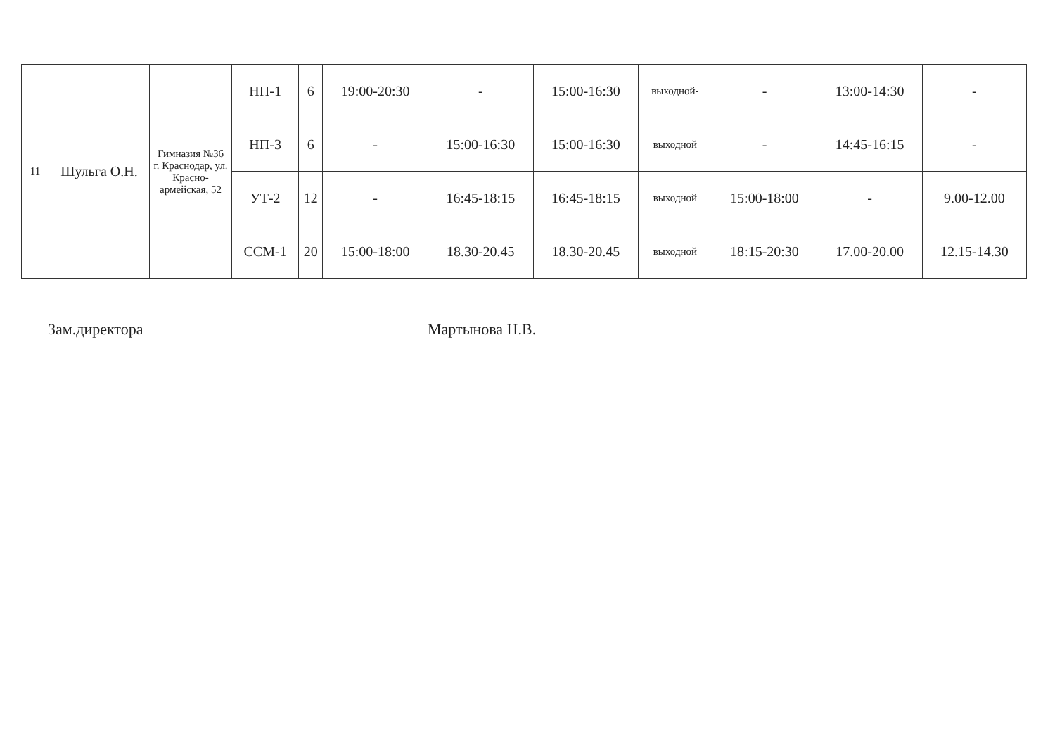| 11 | Шульга О.Н. | Гимназия №36 г. Краснодар, ул. Красно-армейская, 52 | НП-1 | 6 | 19:00-20:30 | - | 15:00-16:30 | выходной- | - | 13:00-14:30 | - |
| | | | НП-3 | 6 | - | 15:00-16:30 | 15:00-16:30 | выходной | - | 14:45-16:15 | - |
| | | | УТ-2 | 12 | - | 16:45-18:15 | 16:45-18:15 | выходной | 15:00-18:00 | - | 9.00-12.00 |
| | | | ССМ-1 | 20 | 15:00-18:00 | 18.30-20.45 | 18.30-20.45 | выходной | 18:15-20:30 | 17.00-20.00 | 12.15-14.30 |
Зам.директора Мартынова Н.В.